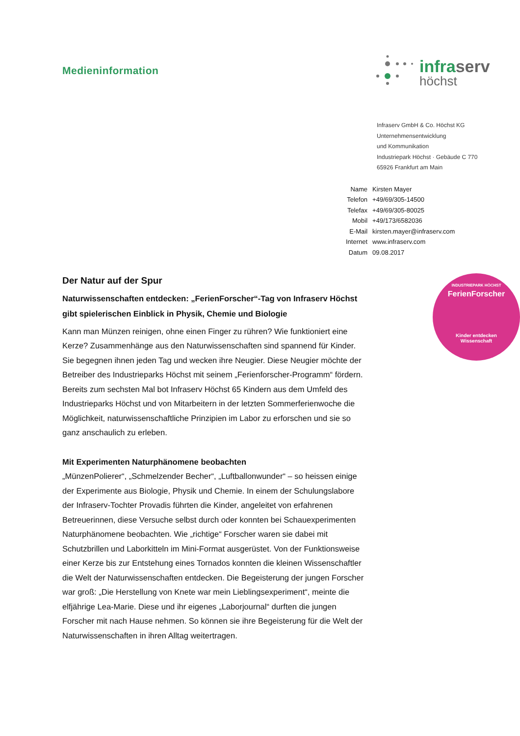Medieninformation
infraserv
höchst
Infraserv GmbH & Co. Höchst KG
Unternehmensentwicklung
und Kommunikation
Industriepark Höchst · Gebäude C 770
65926 Frankfurt am Main
| Name | Kirsten Mayer |
| Telefon | +49/69/305-14500 |
| Telefax | +49/69/305-80025 |
| Mobil | +49/173/6582036 |
| E-Mail | kirsten.mayer@infraserv.com |
| Internet | www.infraserv.com |
| Datum | 09.08.2017 |
Der Natur auf der Spur
Naturwissenschaften entdecken: „FerienForscher“-Tag von Infraserv Höchst gibt spielerischen Einblick in Physik, Chemie und Biologie
Kann man Münzen reinigen, ohne einen Finger zu rühren? Wie funktioniert eine Kerze? Zusammenhänge aus den Naturwissenschaften sind spannend für Kinder. Sie begegnen ihnen jeden Tag und wecken ihre Neugier. Diese Neugier möchte der Betreiber des Industrieparks Höchst mit seinem „Ferienforscher-Programm“ fördern. Bereits zum sechsten Mal bot Infraserv Höchst 65 Kindern aus dem Umfeld des Industrieparks Höchst und von Mitarbeitern in der letzten Sommerferienwoche die Möglichkeit, naturwissenschaftliche Prinzipien im Labor zu erforschen und sie so ganz anschaulich zu erleben.
Mit Experimenten Naturphänomene beobachten
„MünzenPolierer“, „Schmelzender Becher“, „Luftballonwunder“ – so heissen einige der Experimente aus Biologie, Physik und Chemie. In einem der Schulungslabore der Infraserv-Tochter Provadis führten die Kinder, angeleitet von erfahrenen Betreuerinnen, diese Versuche selbst durch oder konnten bei Schauexperimenten Naturphänomene beobachten. Wie „richtige“ Forscher waren sie dabei mit Schutzbrillen und Laborkitteln im Mini-Format ausgerüstet. Von der Funktionsweise einer Kerze bis zur Entstehung eines Tornados konnten die kleinen Wissenschaftler die Welt der Naturwissenschaften entdecken. Die Begeisterung der jungen Forscher war groß: „Die Herstellung von Knete war mein Lieblingsexperiment“, meinte die elfjährige Lea-Marie. Diese und ihr eigenes „Laborjournal“ durften die jungen Forscher mit nach Hause nehmen. So können sie ihre Begeisterung für die Welt der Naturwissenschaften in ihren Alltag weitertragen.
INDUSTRIEPARK HÖCHST
FerienForscher
Kinder entdecken
Wissenschaft